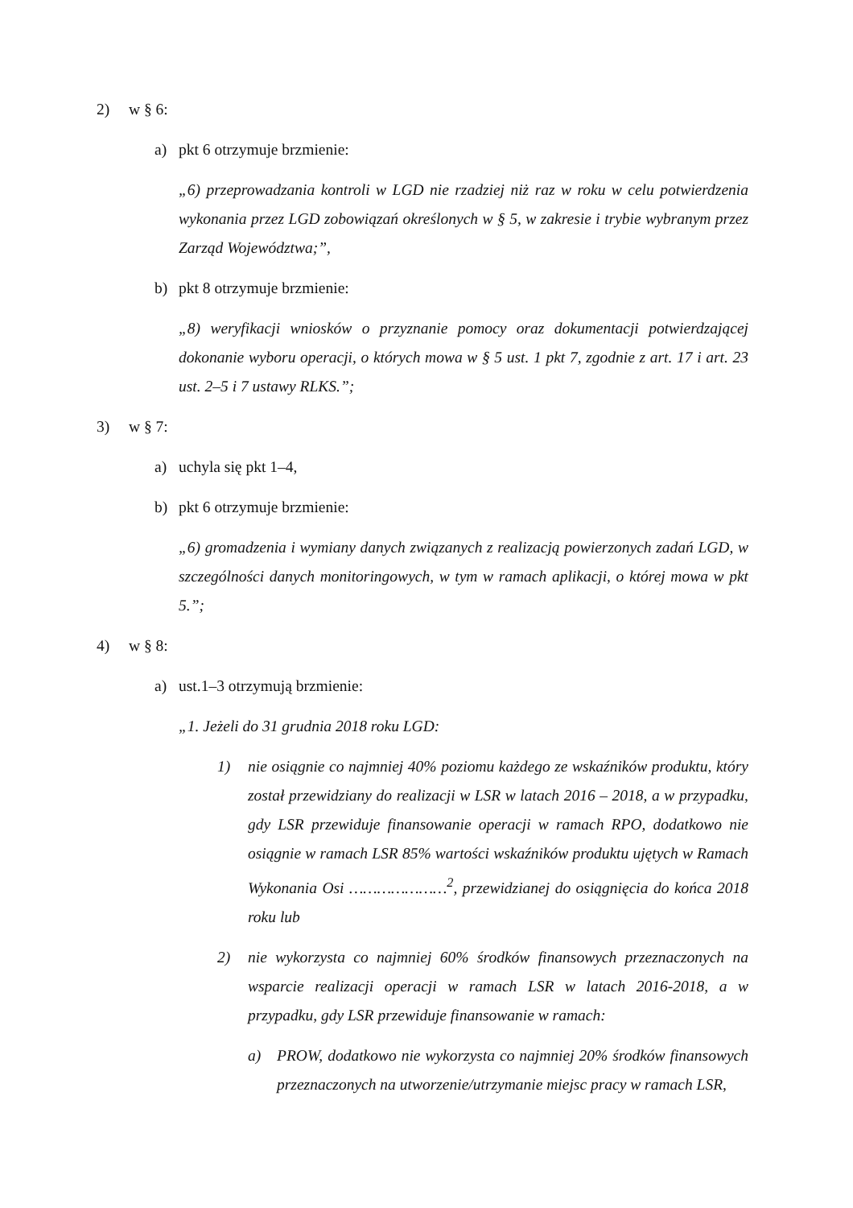2) w § 6:
a) pkt 6 otrzymuje brzmienie:
„6) przeprowadzania kontroli w LGD nie rzadziej niż raz w roku w celu potwierdzenia wykonania przez LGD zobowiązań określonych w § 5, w zakresie i trybie wybranym przez Zarząd Województwa;”,
b) pkt 8 otrzymuje brzmienie:
„8) weryfikacji wniosków o przyznanie pomocy oraz dokumentacji potwierdzającej dokonanie wyboru operacji, o których mowa w § 5 ust. 1 pkt 7, zgodnie z art. 17 i art. 23 ust. 2–5 i 7 ustawy RLKS.”;
3) w § 7:
a) uchyla się pkt 1–4,
b) pkt 6 otrzymuje brzmienie:
„6) gromadzenia i wymiany danych związanych z realizacją powierzonych zadań LGD, w szczególności danych monitoringowych, w tym w ramach aplikacji, o której mowa w pkt 5.”;
4) w § 8:
a) ust.1–3 otrzymują brzmienie:
„1. Jeżeli do 31 grudnia 2018 roku LGD:
1) nie osiągnie co najmniej 40% poziomu każdego ze wskaźników produktu, który został przewidziany do realizacji w LSR w latach 2016 – 2018, a w przypadku, gdy LSR przewiduje finansowanie operacji w ramach RPO, dodatkowo nie osiągnie w ramach LSR 85% wartości wskaźników produktu ujętych w Ramach Wykonania Osi …………………<sup>2</sup>, przewidzianej do osiągnięcia do końca 2018 roku lub
2) nie wykorzysta co najmniej 60% środków finansowych przeznaczonych na wsparcie realizacji operacji w ramach LSR w latach 2016-2018, a w przypadku, gdy LSR przewiduje finansowanie w ramach:
a) PROW, dodatkowo nie wykorzysta co najmniej 20% środków finansowych przeznaczonych na utworzenie/utrzymanie miejsc pracy w ramach LSR,